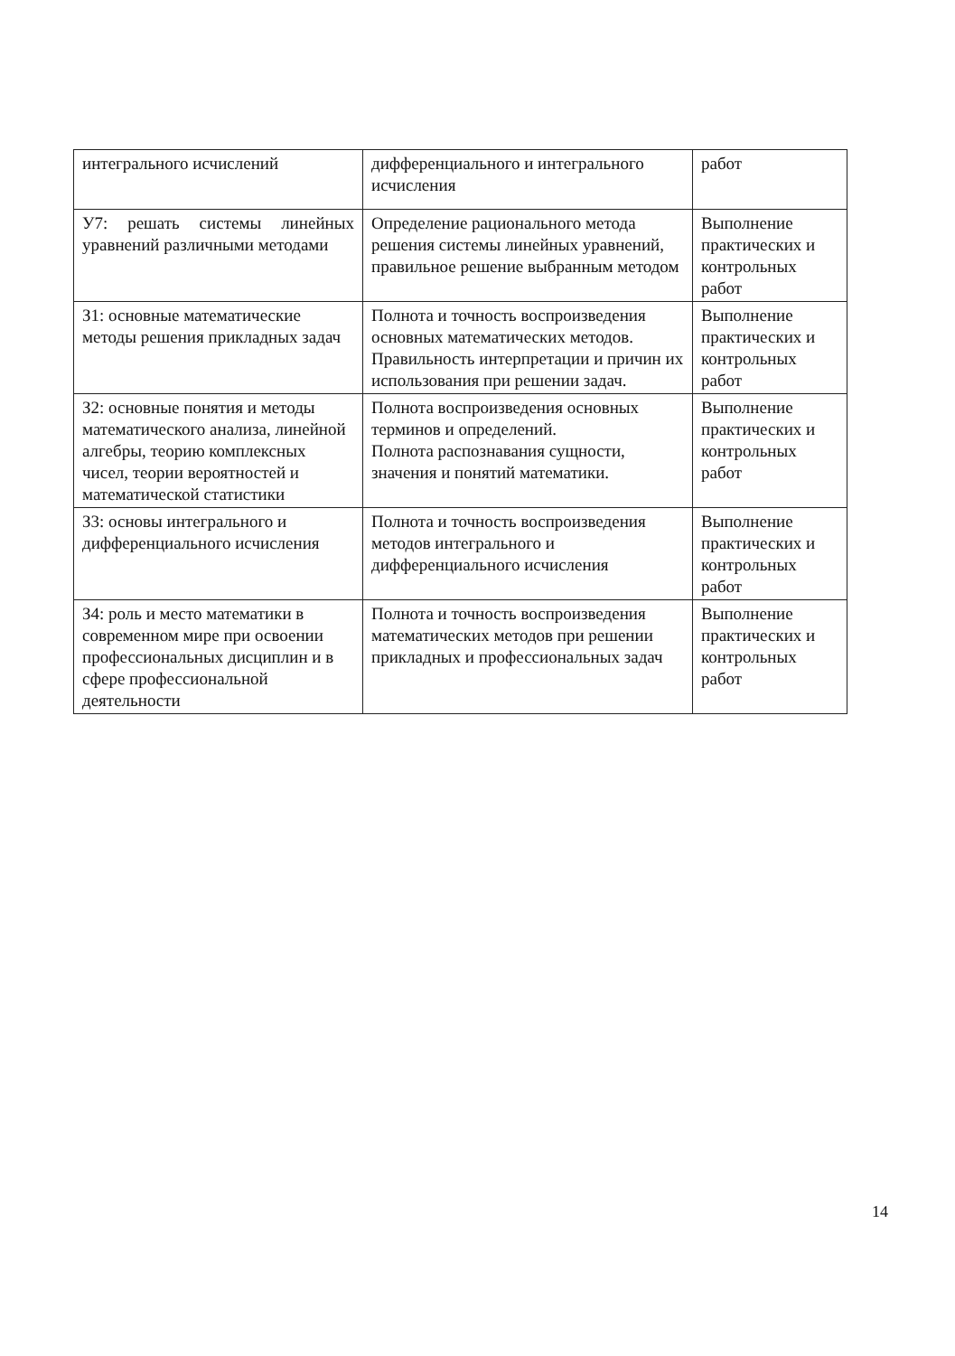| интегрального исчислений | дифференциального и интегрального исчисления | работ |
| У7: решать системы линейных уравнений различными методами | Определение рационального метода решения системы линейных уравнений, правильное решение выбранным методом | Выполнение практических и контрольных работ |
| З1: основные математические методы решения прикладных задач | Полнота и точность воспроизведения основных математических методов. Правильность интерпретации и причин их использования при решении задач. | Выполнение практических и контрольных работ |
| З2: основные понятия и методы математического анализа, линейной алгебры, теорию комплексных чисел, теории вероятностей и математической статистики | Полнота воспроизведения основных терминов и определений. Полнота распознавания сущности, значения и понятий математики. | Выполнение практических и контрольных работ |
| З3: основы интегрального и дифференциального исчисления | Полнота и точность воспроизведения методов интегрального и дифференциального исчисления | Выполнение практических и контрольных работ |
| З4: роль и место математики в современном мире при освоении профессиональных дисциплин и в сфере профессиональной деятельности | Полнота и точность воспроизведения математических методов при решении прикладных и профессиональных задач | Выполнение практических и контрольных работ |
14